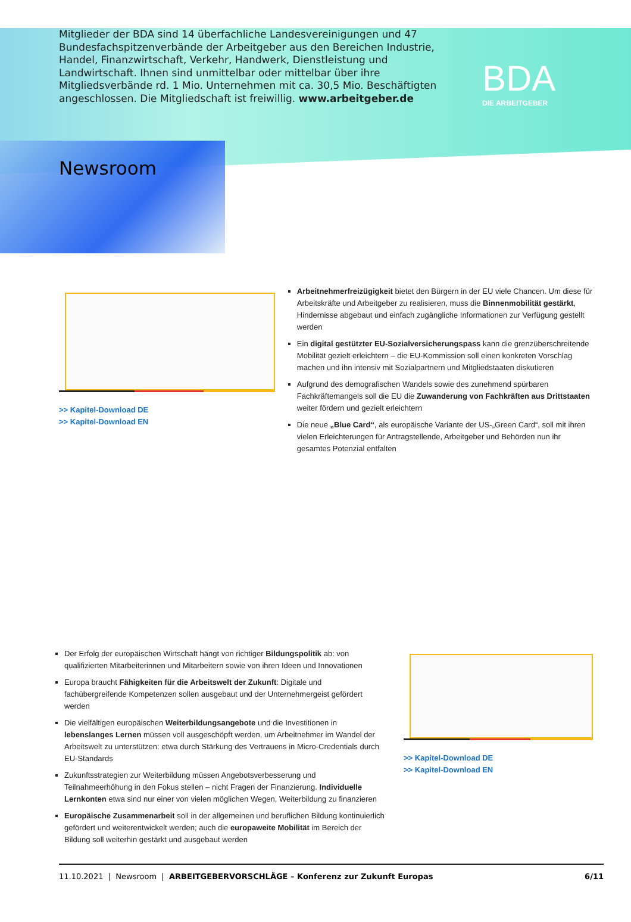BDA
DIE ARBEITGEBER
Mitglieder der BDA sind 14 überfachliche Landesvereinigungen und 47 Bundes­fachspitzenverbände der Arbeitgeber aus den Bereichen Industrie, Handel, Finanzwirtschaft, Verkehr, Handwerk, Dienstleistung und Landwirtschaft. Ihnen sind unmittelbar oder mittelbar über ihre Mitgliedsverbände rd. 1 Mio. Unter­nehmen mit ca. 30,5 Mio. Beschäftigten angeschlossen. Die Mitgliedschaft ist freiwillig. www.arbeitgeber.de
Newsroom
>> Kapitel-Download DE
>> Kapitel-Download EN
Arbeitnehmerfreizügigkeit bietet den Bürgern in der EU viele Chancen. Um diese für Arbeitskräfte und Arbeitgeber zu realisieren, muss die Binnenmobilität gestärkt, Hindernisse abgebaut und einfach zugängliche Informationen zur Verfügung gestellt werden
Ein digital gestützter EU-Sozialversicherungspass kann die grenzüberschreitende Mobilität gezielt erleichtern – die EU-Kommission soll einen konkreten Vorschlag machen und ihn intensiv mit Sozialpartnern und Mitgliedstaaten diskutieren
Aufgrund des demografischen Wandels sowie des zunehmend spürbaren Fachkräftemangels soll die EU die Zuwanderung von Fachkräften aus Drittstaaten weiter fördern und gezielt erleichtern
Die neue „Blue Card“, als europäische Variante der US-„Green Card“, soll mit ihren vielen Erleichterungen für Antragstellende, Arbeitgeber und Behörden nun ihr gesamtes Potenzial entfalten
Der Erfolg der europäischen Wirtschaft hängt von richtiger Bildungspolitik ab: von qualifizierten Mitarbeiterinnen und Mitarbeitern sowie von ihren Ideen und Innovationen
Europa braucht Fähigkeiten für die Arbeitswelt der Zukunft: Digitale und fachübergreifende Kompetenzen sollen ausgebaut und der Unternehmergeist gefördert werden
Die vielfältigen europäischen Weiterbildungsangebote und die Investitionen in lebenslanges Lernen müssen voll ausgeschöpft werden, um Arbeitnehmer im Wandel der Arbeitswelt zu unterstützen: etwa durch Stärkung des Vertrauens in Micro-Credentials durch EU-Standards
Zukunftsstrategien zur Weiterbildung müssen Angebotsverbesserung und Teilnahmeerhöhung in den Fokus stellen – nicht Fragen der Finanzierung. Individuelle Lernkonten etwa sind nur einer von vielen möglichen Wegen, Weiterbildung zu finanzieren
Europäische Zusammenarbeit soll in der allgemeinen und beruflichen Bildung kontinuierlich gefördert und weiterentwickelt werden; auch die europaweite Mobilität im Bereich der Bildung soll weiterhin gestärkt und ausgebaut werden
>> Kapitel-Download DE
>> Kapitel-Download EN
11.10.2021 | Newsroom | ARBEITGEBERVORSCHLÄGE – Konferenz zur Zukunft Europas 6/11